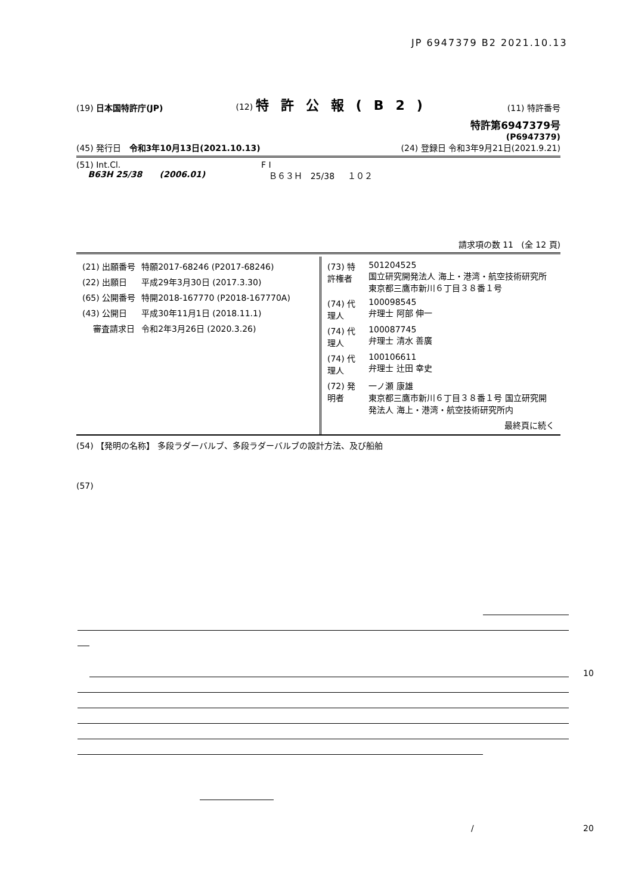JP 6947379 B2 2021.10.13
(19) 日本国特許庁(JP) (12) 特許公報(B2) (11) 特許番号
特許第6947379号
(P6947379)
(45) 発行日 令和3年10月13日(2021.10.13) (24) 登録日 令和3年9月21日(2021.9.21)
(51) Int.Cl.
B63H 25/38 (2006.01)
F I
Ｂ６３Ｈ 25/38 １０２
請求項の数 11 (全 12 頁)
| / (21) 出願番号 / 特願2017-68246 (P2017-68246) / / (22) 出願日 / 平成29年3月30日 (2017.3.30) / / (65) 公開番号 / 特開2018-167770 (P2018-167770A) / / (43) 公開日 / 平成30年11月1日 (2018.11.1) / / 審査請求日 / 令和2年3月26日 (2020.3.26) / | / (73) 特許権者 / 501204525 国立研究開発法人 海上・港湾・航空技術研究所 東京都三鷹市新川６丁目３８番１号 / / (74) 代理人 / 100098545 弁理士 阿部 伸一 / / (74) 代理人 / 100087745 弁理士 清水 善廣 / / (74) 代理人 / 100106611 弁理士 辻田 幸史 / / (72) 発明者 / 一ノ瀬 康雄 東京都三鷹市新川６丁目３８番１号 国立研究開発法人 海上・港湾・航空技術研究所内 / / / 最終頁に続く / |
(54) 【発明の名称】 多段ラダーバルブ、多段ラダーバルブの設計方法、及び船舶
(57)
10
/ 20